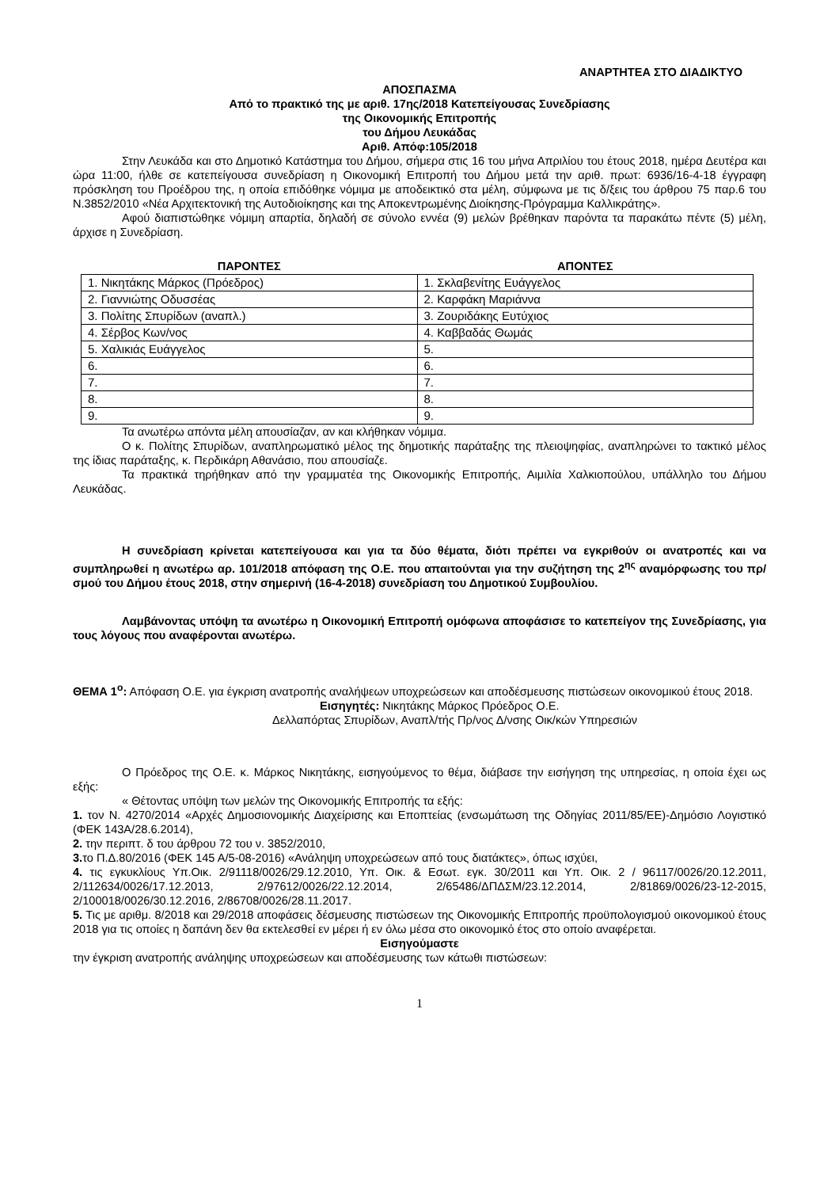ΑΝΑΡΤΗΤΕΑ ΣΤΟ ΔΙΑΔΙΚΤΥΟ
ΑΠΟΣΠΑΣΜΑ
Από το πρακτικό της με αριθ. 17ης/2018 Κατεπείγουσας Συνεδρίασης
της Οικονομικής Επιτροπής
του Δήμου Λευκάδας
Αριθ. Απόφ:105/2018
Στην Λευκάδα και στο Δημοτικό Κατάστημα του Δήμου, σήμερα στις 16 του μήνα Απριλίου του έτους 2018, ημέρα Δευτέρα και ώρα 11:00, ήλθε σε κατεπείγουσα συνεδρίαση η Οικονομική Επιτροπή του Δήμου μετά την αριθ. πρωτ: 6936/16-4-18 έγγραφη πρόσκληση του Προέδρου της, η οποία επιδόθηκε νόμιμα με αποδεικτικό στα μέλη, σύμφωνα με τις δ/ξεις του άρθρου 75 παρ.6 του Ν.3852/2010 «Νέα Αρχιτεκτονική της Αυτοδιοίκησης και της Αποκεντρωμένης Διοίκησης-Πρόγραμμα Καλλικράτης».
Αφού διαπιστώθηκε νόμιμη απαρτία, δηλαδή σε σύνολο εννέα (9) μελών βρέθηκαν παρόντα τα παρακάτω πέντε (5) μέλη, άρχισε η Συνεδρίαση.
| ΠΑΡΟΝΤΕΣ | ΑΠΟΝΤΕΣ |
| --- | --- |
| 1. Νικητάκης Μάρκος (Πρόεδρος) | 1. Σκλαβενίτης Ευάγγελος |
| 2. Γιαννιώτης Οδυσσέας | 2. Καρφάκη Μαριάννα |
| 3. Πολίτης Σπυρίδων (αναπλ.) | 3. Ζουριδάκης Ευτύχιος |
| 4. Σέρβος Κων/νος | 4. Καββαδάς Θωμάς |
| 5. Χαλικιάς Ευάγγελος | 5. |
| 6. | 6. |
| 7. | 7. |
| 8. | 8. |
| 9. | 9. |
Τα ανωτέρω απόντα μέλη απουσίαζαν, αν και κλήθηκαν νόμιμα.
Ο κ. Πολίτης Σπυρίδων, αναπληρωματικό μέλος της δημοτικής παράταξης της πλειοψηφίας, αναπληρώνει το τακτικό μέλος της ίδιας παράταξης, κ. Περδικάρη Αθανάσιο, που απουσίαζε.
Τα πρακτικά τηρήθηκαν από την γραμματέα της Οικονομικής Επιτροπής, Αιμιλία Χαλκιοπούλου, υπάλληλο του Δήμου Λευκάδας.
Η συνεδρίαση κρίνεται κατεπείγουσα και για τα δύο θέματα, διότι πρέπει να εγκριθούν οι ανατροπές και να συμπληρωθεί η ανωτέρω αρ. 101/2018 απόφαση της Ο.Ε. που απαιτούνται για την συζήτηση της 2<sup>ης</sup> αναμόρφωσης του πρ/σμού του Δήμου έτους 2018, στην σημερινή (16-4-2018) συνεδρίαση του Δημοτικού Συμβουλίου.
Λαμβάνοντας υπόψη τα ανωτέρω η Οικονομική Επιτροπή ομόφωνα αποφάσισε το κατεπείγον της Συνεδρίασης, για τους λόγους που αναφέρονται ανωτέρω.
ΘΕΜΑ 1<sup>ο</sup>: Απόφαση Ο.Ε. για έγκριση ανατροπής αναλήψεων υποχρεώσεων και αποδέσμευσης πιστώσεων οικονομικού έτους 2018.
Εισηγητές: Νικητάκης Μάρκος Πρόεδρος Ο.Ε.
Δελλαπόρτας Σπυρίδων, Αναπλ/τής Πρ/νος Δ/νσης Οικ/κών Υπηρεσιών
Ο Πρόεδρος της Ο.Ε. κ. Μάρκος Νικητάκης, εισηγούμενος το θέμα, διάβασε την εισήγηση της υπηρεσίας, η οποία έχει ως εξής:
« Θέτοντας υπόψη των μελών της Οικονομικής Επιτροπής τα εξής:
1. τον Ν. 4270/2014 «Αρχές Δημοσιονομικής Διαχείρισης και Εποπτείας (ενσωμάτωση της Οδηγίας 2011/85/ΕΕ)-Δημόσιο Λογιστικό (ΦΕΚ 143Α/28.6.2014),
2. την περιπτ. δ του άρθρου 72 του ν. 3852/2010,
3. το Π.Δ.80/2016 (ΦΕΚ 145 Α/5-08-2016) «Ανάληψη υποχρεώσεων από τους διατάκτες», όπως ισχύει,
4. τις εγκυκλίους Υπ.Οικ. 2/91118/0026/29.12.2010, Υπ. Οικ. & Εσωτ. εγκ. 30/2011 και Υπ. Οικ. 2 / 96117/0026/20.12.2011, 2/112634/0026/17.12.2013, 2/97612/0026/22.12.2014, 2/65486/ΔΠΔΣΜ/23.12.2014, 2/81869/0026/23-12-2015, 2/100018/0026/30.12.2016, 2/86708/0026/28.11.2017.
5. Τις με αριθμ. 8/2018 και 29/2018 αποφάσεις δέσμευσης πιστώσεων της Οικονομικής Επιτροπής προϋπολογισμού οικονομικού έτους 2018 για τις οποίες η δαπάνη δεν θα εκτελεσθεί εν μέρει ή εν όλω μέσα στο οικονομικό έτος στο οποίο αναφέρεται.
Εισηγούμαστε
την έγκριση ανατροπής ανάληψης υποχρεώσεων και αποδέσμευσης των κάτωθι πιστώσεων:
1